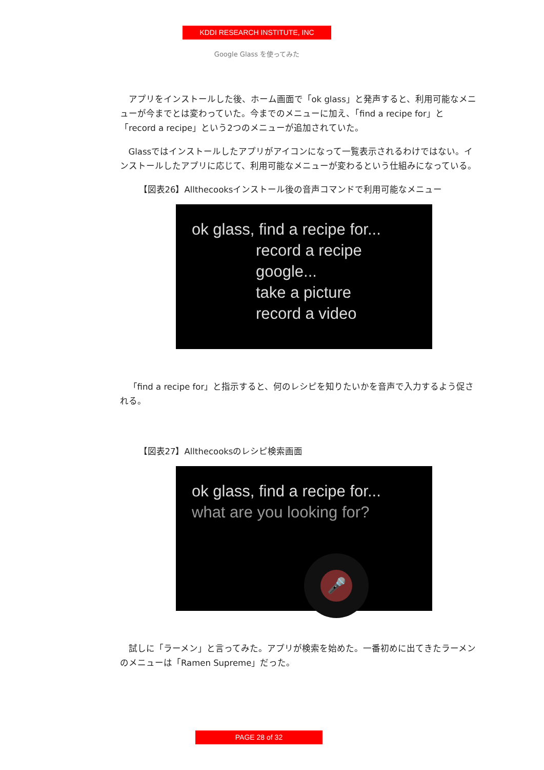KDDI RESEARCH INSTITUTE, INC
Google Glass を使ってみた
アプリをインストールした後、ホーム画面で「ok glass」と発声すると、利用可能なメニューが今までとは変わっていた。今までのメニューに加え、「find a recipe for」と「record a recipe」という2つのメニューが追加されていた。
Glassではインストールしたアプリがアイコンになって一覧表示されるわけではない。インストールしたアプリに応じて、利用可能なメニューが変わるという仕組みになっている。
【図表26】Allthecooksインストール後の音声コマンドで利用可能なメニュー
ok glass, find a recipe for...
record a recipe
google...
take a picture
record a video
「find a recipe for」と指示すると、何のレシピを知りたいかを音声で入力するよう促される。
【図表27】Allthecooksのレシピ検索画面
ok glass, find a recipe for...
what are you looking for?
🎤
試しに「ラーメン」と言ってみた。アプリが検索を始めた。一番初めに出てきたラーメンのメニューは「Ramen Supreme」だった。
PAGE 28 of 32